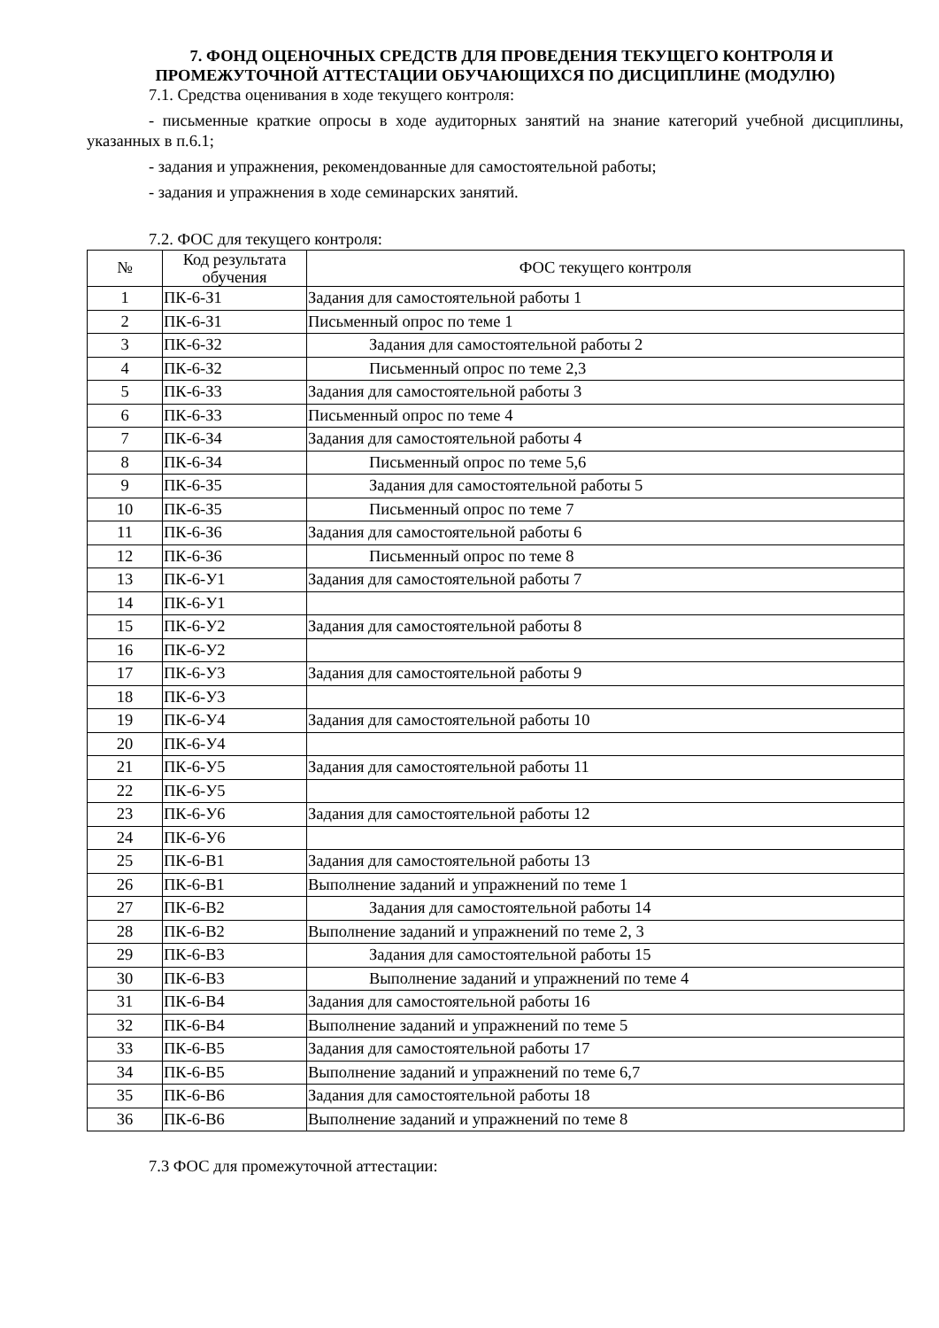7. ФОНД ОЦЕНОЧНЫХ СРЕДСТВ ДЛЯ ПРОВЕДЕНИЯ ТЕКУЩЕГО КОНТРОЛЯ И ПРОМЕЖУТОЧНОЙ АТТЕСТАЦИИ ОБУЧАЮЩИХСЯ ПО ДИСЦИПЛИНЕ (МОДУЛЮ)
7.1. Средства оценивания в ходе текущего контроля:
- письменные краткие опросы в ходе аудиторных занятий на знание категорий учебной дисциплины, указанных в п.6.1;
- задания и упражнения, рекомендованные для самостоятельной работы;
- задания и упражнения в ходе семинарских занятий.
7.2. ФОС для текущего контроля:
| № | Код результата обучения | ФОС текущего контроля |
| --- | --- | --- |
| 1 | ПК-6-З1 | Задания для самостоятельной работы 1 |
| 2 | ПК-6-З1 | Письменный опрос по теме 1 |
| 3 | ПК-6-З2 | Задания для самостоятельной работы 2 |
| 4 | ПК-6-З2 | Письменный опрос по теме 2,3 |
| 5 | ПК-6-З3 | Задания для самостоятельной работы 3 |
| 6 | ПК-6-З3 | Письменный опрос по теме 4 |
| 7 | ПК-6-З4 | Задания для самостоятельной работы 4 |
| 8 | ПК-6-З4 | Письменный опрос по теме 5,6 |
| 9 | ПК-6-З5 | Задания для самостоятельной работы 5 |
| 10 | ПК-6-З5 | Письменный опрос по теме 7 |
| 11 | ПК-6-З6 | Задания для самостоятельной работы 6 |
| 12 | ПК-6-З6 | Письменный опрос по теме 8 |
| 13 | ПК-6-У1 | Задания для самостоятельной работы 7 |
| 14 | ПК-6-У1 | |
| 15 | ПК-6-У2 | Задания для самостоятельной работы 8 |
| 16 | ПК-6-У2 | |
| 17 | ПК-6-У3 | Задания для самостоятельной работы 9 |
| 18 | ПК-6-У3 | |
| 19 | ПК-6-У4 | Задания для самостоятельной работы 10 |
| 20 | ПК-6-У4 | |
| 21 | ПК-6-У5 | Задания для самостоятельной работы 11 |
| 22 | ПК-6-У5 | |
| 23 | ПК-6-У6 | Задания для самостоятельной работы 12 |
| 24 | ПК-6-У6 | |
| 25 | ПК-6-В1 | Задания для самостоятельной работы 13 |
| 26 | ПК-6-В1 | Выполнение заданий и упражнений по теме 1 |
| 27 | ПК-6-В2 | Задания для самостоятельной работы 14 |
| 28 | ПК-6-В2 | Выполнение заданий и упражнений по теме 2, 3 |
| 29 | ПК-6-В3 | Задания для самостоятельной работы 15 |
| 30 | ПК-6-В3 | Выполнение заданий и упражнений по теме 4 |
| 31 | ПК-6-В4 | Задания для самостоятельной работы 16 |
| 32 | ПК-6-В4 | Выполнение заданий и упражнений по теме 5 |
| 33 | ПК-6-В5 | Задания для самостоятельной работы 17 |
| 34 | ПК-6-В5 | Выполнение заданий и упражнений по теме 6,7 |
| 35 | ПК-6-В6 | Задания для самостоятельной работы 18 |
| 36 | ПК-6-В6 | Выполнение заданий и упражнений по теме 8 |
7.3 ФОС для промежуточной аттестации: